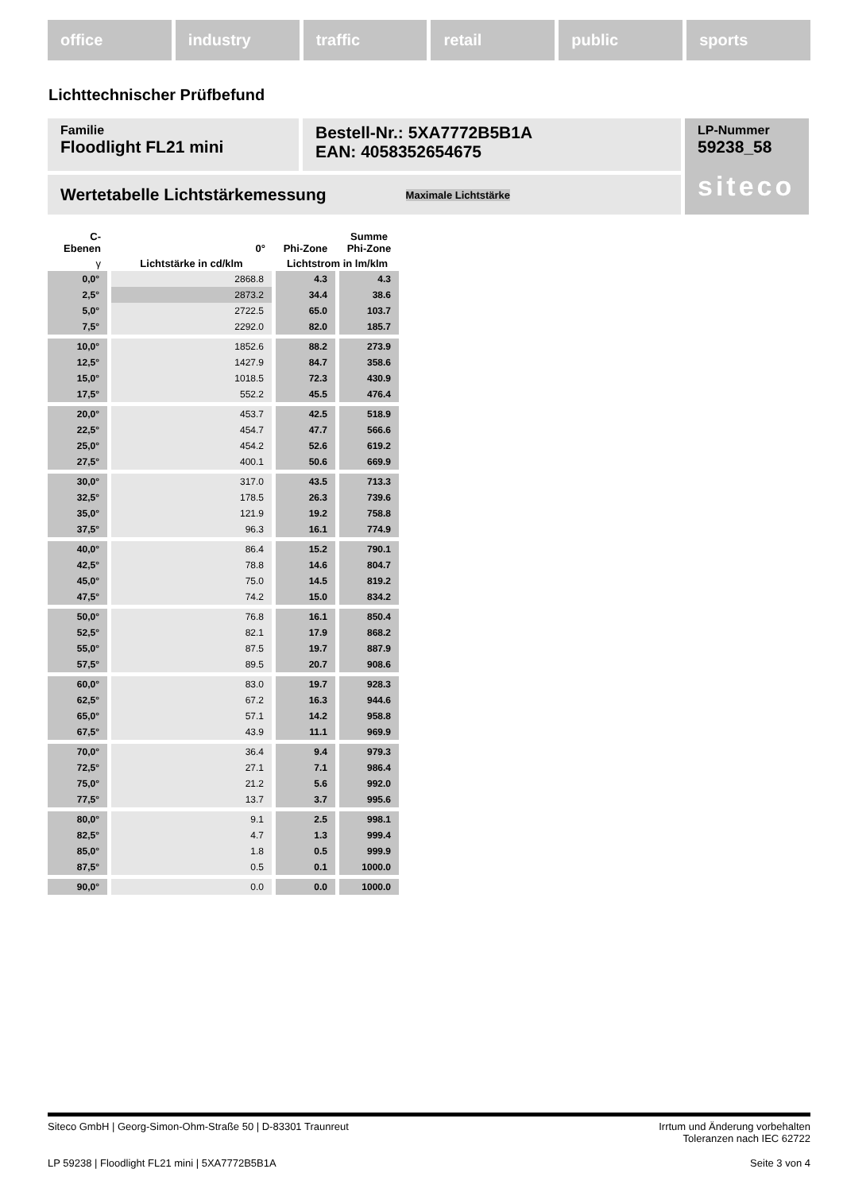office industry traffic retail public sports
Lichttechnischer Prüfbefund
Familie
Floodlight FL21 mini
Bestell-Nr.: 5XA7772B5B1A
EAN: 4058352654675
LP-Nummer
59238_58
siteco
Wertetabelle Lichtstärkemessung Maximale Lichtstärke
| C- Ebenen | 0° | Phi-Zone | Summe Phi-Zone |
| --- | --- | --- | --- |
| γ | Lichtstärke in cd/klm | Lichtstrom in lm/klm | |
| 0,0° | 2868.8 | 4.3 | 4.3 |
| 2,5° | 2873.2 | 34.4 | 38.6 |
| 5,0° | 2722.5 | 65.0 | 103.7 |
| 7,5° | 2292.0 | 82.0 | 185.7 |
| 10,0° | 1852.6 | 88.2 | 273.9 |
| 12,5° | 1427.9 | 84.7 | 358.6 |
| 15,0° | 1018.5 | 72.3 | 430.9 |
| 17,5° | 552.2 | 45.5 | 476.4 |
| 20,0° | 453.7 | 42.5 | 518.9 |
| 22,5° | 454.7 | 47.7 | 566.6 |
| 25,0° | 454.2 | 52.6 | 619.2 |
| 27,5° | 400.1 | 50.6 | 669.9 |
| 30,0° | 317.0 | 43.5 | 713.3 |
| 32,5° | 178.5 | 26.3 | 739.6 |
| 35,0° | 121.9 | 19.2 | 758.8 |
| 37,5° | 96.3 | 16.1 | 774.9 |
| 40,0° | 86.4 | 15.2 | 790.1 |
| 42,5° | 78.8 | 14.6 | 804.7 |
| 45,0° | 75.0 | 14.5 | 819.2 |
| 47,5° | 74.2 | 15.0 | 834.2 |
| 50,0° | 76.8 | 16.1 | 850.4 |
| 52,5° | 82.1 | 17.9 | 868.2 |
| 55,0° | 87.5 | 19.7 | 887.9 |
| 57,5° | 89.5 | 20.7 | 908.6 |
| 60,0° | 83.0 | 19.7 | 928.3 |
| 62,5° | 67.2 | 16.3 | 944.6 |
| 65,0° | 57.1 | 14.2 | 958.8 |
| 67,5° | 43.9 | 11.1 | 969.9 |
| 70,0° | 36.4 | 9.4 | 979.3 |
| 72,5° | 27.1 | 7.1 | 986.4 |
| 75,0° | 21.2 | 5.6 | 992.0 |
| 77,5° | 13.7 | 3.7 | 995.6 |
| 80,0° | 9.1 | 2.5 | 998.1 |
| 82,5° | 4.7 | 1.3 | 999.4 |
| 85,0° | 1.8 | 0.5 | 999.9 |
| 87,5° | 0.5 | 0.1 | 1000.0 |
| 90,0° | 0.0 | 0.0 | 1000.0 |
Siteco GmbH | Georg-Simon-Ohm-Straße 50 | D-83301 Traunreut Irrtum und Änderung vorbehalten
Toleranzen nach IEC 62722
LP 59238 | Floodlight FL21 mini | 5XA7772B5B1A Seite 3 von 4